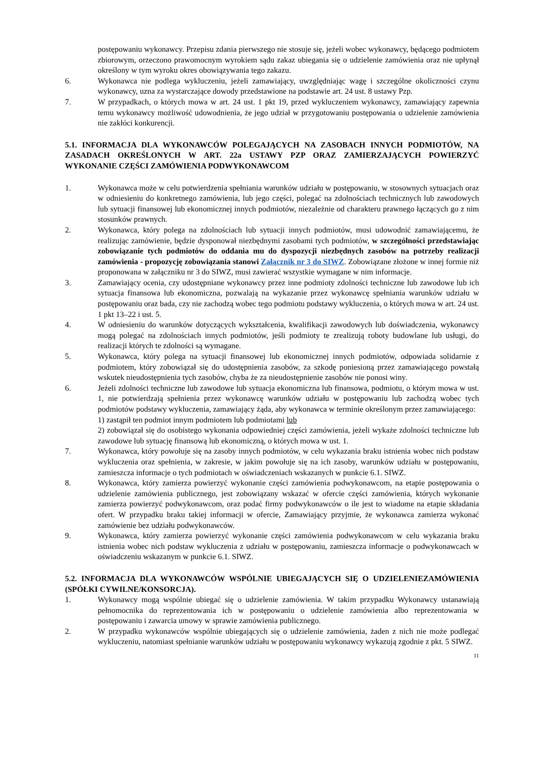postępowaniu wykonawcy. Przepisu zdania pierwszego nie stosuje się, jeżeli wobec wykonawcy, będącego podmiotem zbiorowym, orzeczono prawomocnym wyrokiem sądu zakaz ubiegania się o udzielenie zamówienia oraz nie upłynął określony w tym wyroku okres obowiązywania tego zakazu.
6. Wykonawca nie podlega wykluczeniu, jeżeli zamawiający, uwzględniając wagę i szczególne okoliczności czynu wykonawcy, uzna za wystarczające dowody przedstawione na podstawie art. 24 ust. 8 ustawy Pzp.
7. W przypadkach, o których mowa w art. 24 ust. 1 pkt 19, przed wykluczeniem wykonawcy, zamawiający zapewnia temu wykonawcy możliwość udowodnienia, że jego udział w przygotowaniu postępowania o udzielenie zamówienia nie zakłóci konkurencji.
5.1. INFORMACJA DLA WYKONAWCÓW POLEGAJĄCYCH NA ZASOBACH INNYCH PODMIOTÓW, NA ZASADACH OKREŚLONYCH W ART. 22a USTAWY PZP ORAZ ZAMIERZAJĄCYCH POWIERZYĆ WYKONANIE CZĘŚCI ZAMÓWIENIA PODWYKONAWCOM
1. Wykonawca może w celu potwierdzenia spełniania warunków udziału w postępowaniu, w stosownych sytuacjach oraz w odniesieniu do konkretnego zamówienia, lub jego części, polegać na zdolnościach technicznych lub zawodowych lub sytuacji finansowej lub ekonomicznej innych podmiotów, niezależnie od charakteru prawnego łączących go z nim stosunków prawnych.
2. Wykonawca, który polega na zdolnościach lub sytuacji innych podmiotów, musi udowodnić zamawiającemu, że realizując zamówienie, będzie dysponował niezbędnymi zasobami tych podmiotów, w szczególności przedstawiając zobowiązanie tych podmiotów do oddania mu do dyspozycji niezbędnych zasobów na potrzeby realizacji zamówienia - propozycję zobowiązania stanowi Załącznik nr 3 do SIWZ. Zobowiązane złożone w innej formie niż proponowana w załączniku nr 3 do SIWZ, musi zawierać wszystkie wymagane w nim informacje.
3. Zamawiający ocenia, czy udostępniane wykonawcy przez inne podmioty zdolności techniczne lub zawodowe lub ich sytuacja finansowa lub ekonomiczna, pozwalają na wykazanie przez wykonawcę spełniania warunków udziału w postępowaniu oraz bada, czy nie zachodzą wobec tego podmiotu podstawy wykluczenia, o których mowa w art. 24 ust. 1 pkt 13–22 i ust. 5.
4. W odniesieniu do warunków dotyczących wykształcenia, kwalifikacji zawodowych lub doświadczenia, wykonawcy mogą polegać na zdolnościach innych podmiotów, jeśli podmioty te zrealizują roboty budowlane lub usługi, do realizacji których te zdolności są wymagane.
5. Wykonawca, który polega na sytuacji finansowej lub ekonomicznej innych podmiotów, odpowiada solidarnie z podmiotem, który zobowiązał się do udostępnienia zasobów, za szkodę poniesioną przez zamawiającego powstałą wskutek nieudostępnienia tych zasobów, chyba że za nieudostępnienie zasobów nie ponosi winy.
6. Jeżeli zdolności techniczne lub zawodowe lub sytuacja ekonomiczna lub finansowa, podmiotu, o którym mowa w ust. 1, nie potwierdzają spełnienia przez wykonawcę warunków udziału w postępowaniu lub zachodzą wobec tych podmiotów podstawy wykluczenia, zamawiający żąda, aby wykonawca w terminie określonym przez zamawiającego:
1) zastąpił ten podmiot innym podmiotem lub podmiotami lub
2) zobowiązał się do osobistego wykonania odpowiedniej części zamówienia, jeżeli wykaże zdolności techniczne lub zawodowe lub sytuację finansową lub ekonomiczną, o których mowa w ust. 1.
7. Wykonawca, który powołuje się na zasoby innych podmiotów, w celu wykazania braku istnienia wobec nich podstaw wykluczenia oraz spełnienia, w zakresie, w jakim powołuje się na ich zasoby, warunków udziału w postępowaniu, zamieszcza informacje o tych podmiotach w oświadczeniach wskazanych w punkcie 6.1. SIWZ.
8. Wykonawca, który zamierza powierzyć wykonanie części zamówienia podwykonawcom, na etapie postępowania o udzielenie zamówienia publicznego, jest zobowiązany wskazać w ofercie części zamówienia, których wykonanie zamierza powierzyć podwykonawcom, oraz podać firmy podwykonawców o ile jest to wiadome na etapie składania ofert. W przypadku braku takiej informacji w ofercie, Zamawiający przyjmie, że wykonawca zamierza wykonać zamówienie bez udziału podwykonawców.
9. Wykonawca, który zamierza powierzyć wykonanie części zamówienia podwykonawcom w celu wykazania braku istnienia wobec nich podstaw wykluczenia z udziału w postępowaniu, zamieszcza informacje o podwykonawcach w oświadczeniu wskazanym w punkcie 6.1. SIWZ.
5.2. INFORMACJA DLA WYKONAWCÓW WSPÓLNIE UBIEGAJĄCYCH SIĘ O UDZIELENIEZAMÓWIENIA (SPÓŁKI CYWILNE/KONSORCJA).
1. Wykonawcy mogą wspólnie ubiegać się o udzielenie zamówienia. W takim przypadku Wykonawcy ustanawiają pełnomocnika do reprezentowania ich w postępowaniu o udzielenie zamówienia albo reprezentowania w postępowaniu i zawarcia umowy w sprawie zamówienia publicznego.
2. W przypadku wykonawców wspólnie ubiegających się o udzielenie zamówienia, żaden z nich nie może podlegać wykluczeniu, natomiast spełnianie warunków udziału w postępowaniu wykonawcy wykazują zgodnie z pkt. 5 SIWZ.
11